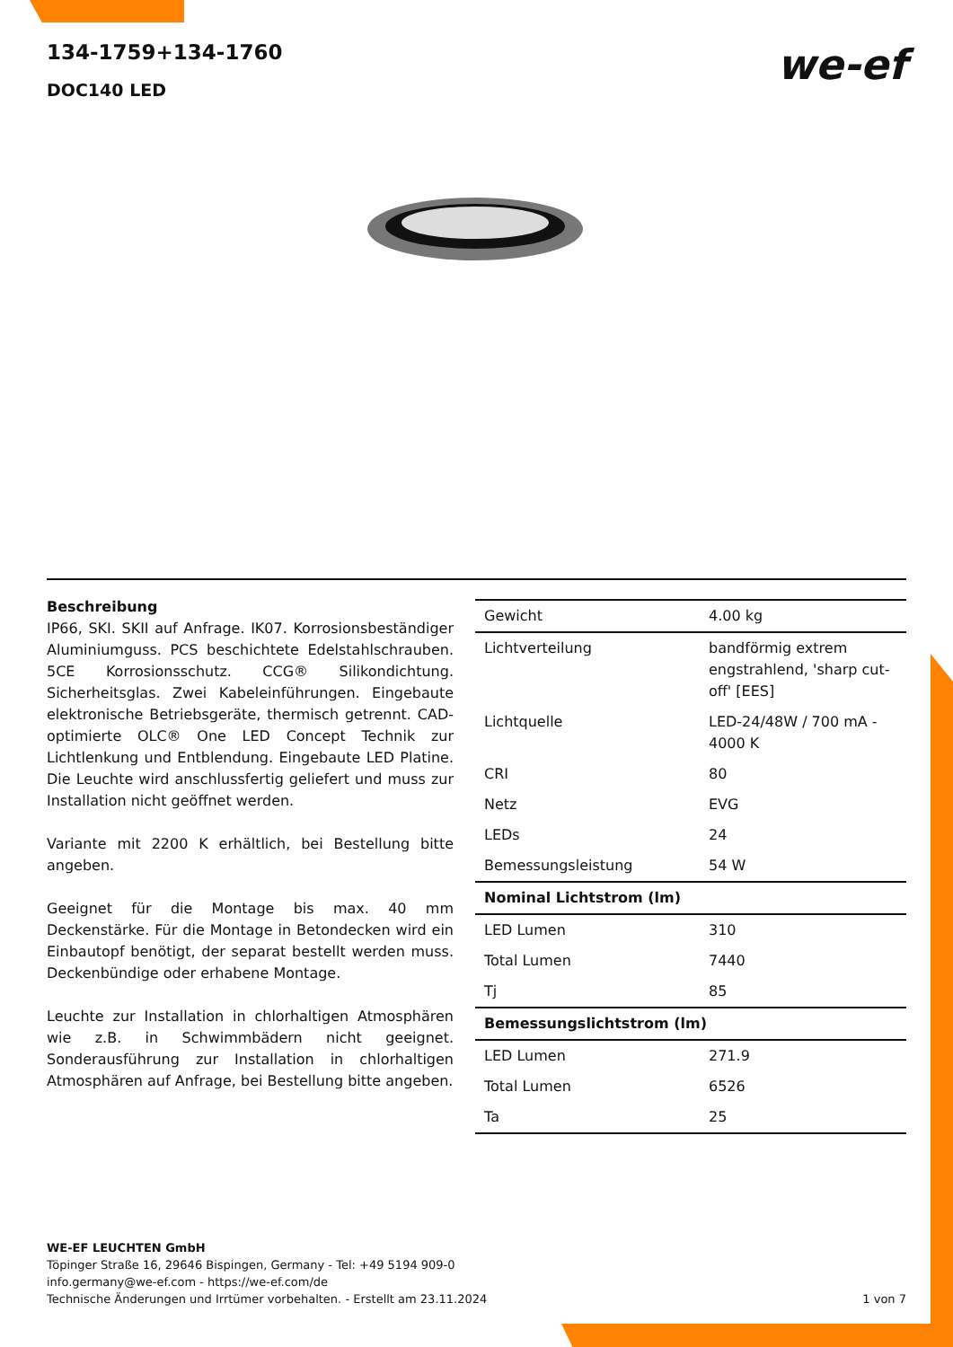134-1759+134-1760
DOC140 LED
we-ef
Beschreibung
IP66, SKI. SKII auf Anfrage. IK07. Korrosionsbeständiger Aluminiumguss. PCS beschichtete Edelstahlschrauben. 5CE Korrosionsschutz. CCG® Silikondichtung. Sicherheitsglas. Zwei Kabeleinführungen. Eingebaute elektronische Betriebsgeräte, thermisch getrennt. CAD-optimierte OLC® One LED Concept Technik zur Lichtlenkung und Entblendung. Eingebaute LED Platine. Die Leuchte wird anschlussfertig geliefert und muss zur Installation nicht geöffnet werden.
Variante mit 2200 K erhältlich, bei Bestellung bitte angeben.
Geeignet für die Montage bis max. 40 mm Deckenstärke. Für die Montage in Betondecken wird ein Einbautopf benötigt, der separat bestellt werden muss. Deckenbündige oder erhabene Montage.
Leuchte zur Installation in chlorhaltigen Atmosphären wie z.B. in Schwimmbädern nicht geeignet. Sonderausführung zur Installation in chlorhaltigen Atmosphären auf Anfrage, bei Bestellung bitte angeben.
| Gewicht | 4.00 kg |
| Lichtverteilung | bandförmig extrem engstrahlend, 'sharp cut-off' [EES] |
| Lichtquelle | LED-24/48W / 700 mA - 4000 K |
| CRI | 80 |
| Netz | EVG |
| LEDs | 24 |
| Bemessungsleistung | 54 W |
| Nominal Lichtstrom (lm) | |
| LED Lumen | 310 |
| Total Lumen | 7440 |
| Tj | 85 |
| Bemessungslichtstrom (lm) | |
| LED Lumen | 271.9 |
| Total Lumen | 6526 |
| Ta | 25 |
WE-EF LEUCHTEN GmbH
Töpinger Straße 16, 29646 Bispingen, Germany - Tel: +49 5194 909-0
info.germany@we-ef.com - https://we-ef.com/de
Technische Änderungen und Irrtümer vorbehalten. - Erstellt am 23.11.2024
1 von 7